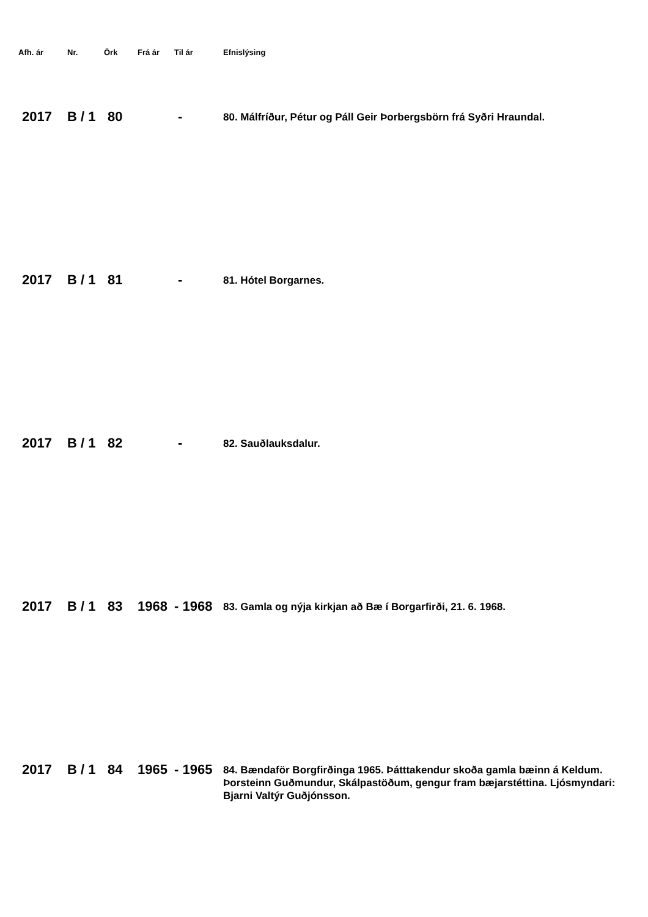| Afh. ár | Nr. | Örk | Frá ár | Til ár | Efnislýsing |
| --- | --- | --- | --- | --- | --- |
| 2017 | B / 1 | 80 | | - | 80. Málfríður, Pétur og Páll Geir Þorbergsbörn frá Syðri Hraundal. |
| 2017 | B / 1 | 81 | | - | 81. Hótel Borgarnes. |
| 2017 | B / 1 | 82 | | - | 82. Sauðlauksdalur. |
| 2017 | B / 1 | 83 | 1968 | - 1968 | 83. Gamla og nýja kirkjan að Bæ í Borgarfirði, 21. 6. 1968. |
| 2017 | B / 1 | 84 | 1965 | - 1965 | 84. Bændaför Borgfirðinga 1965. Þátttakendur skoða gamla bæinn á Keldum. Þorsteinn Guðmundur, Skálpastöðum, gengur fram bæjarstéttina. Ljósmyndari: Bjarni Valtýr Guðjónsson. |